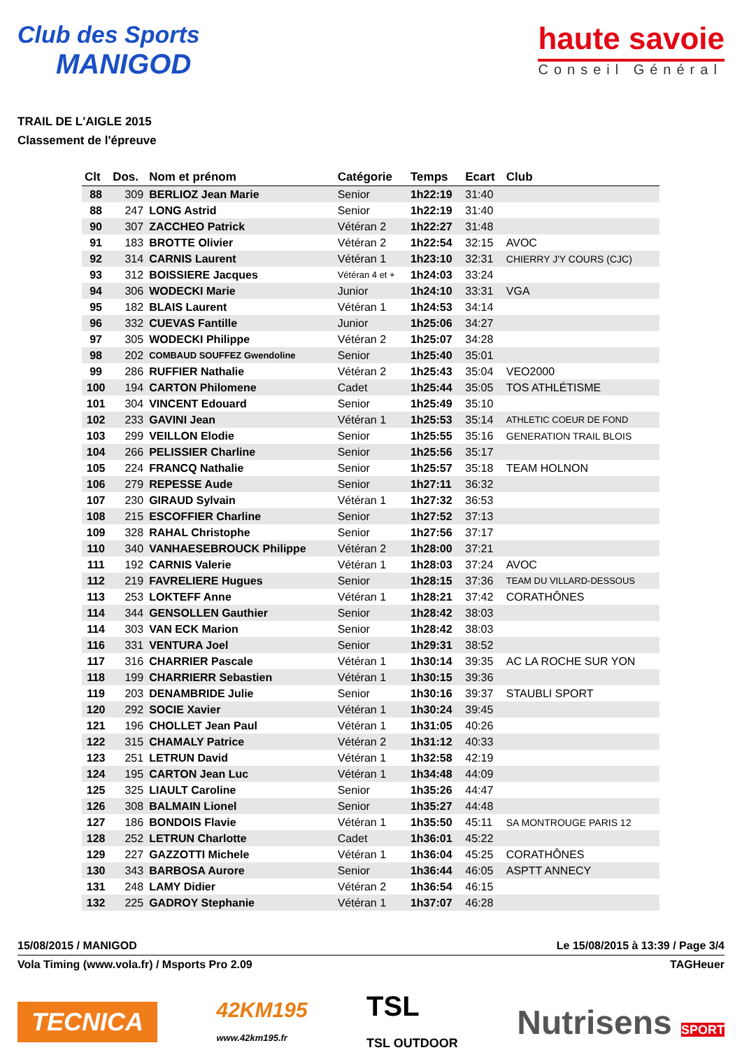Club des Sports
MANIGOD
haute savoie
Conseil Général
TRAIL DE L'AIGLE 2015
Classement de l'épreuve
| Clt | Dos. | Nom et prénom | Catégorie | Temps | Ecart | Club |
| --- | --- | --- | --- | --- | --- | --- |
| 88 | 309 | BERLIOZ Jean Marie | Senior | 1h22:19 | 31:40 | |
| 88 | 247 | LONG Astrid | Senior | 1h22:19 | 31:40 | |
| 90 | 307 | ZACCHEO Patrick | Vétéran 2 | 1h22:27 | 31:48 | |
| 91 | 183 | BROTTE Olivier | Vétéran 2 | 1h22:54 | 32:15 | AVOC |
| 92 | 314 | CARNIS Laurent | Vétéran 1 | 1h23:10 | 32:31 | CHIERRY J'Y COURS (CJC) |
| 93 | 312 | BOISSIERE Jacques | Vétéran 4 et + | 1h24:03 | 33:24 | |
| 94 | 306 | WODECKI Marie | Junior | 1h24:10 | 33:31 | VGA |
| 95 | 182 | BLAIS Laurent | Vétéran 1 | 1h24:53 | 34:14 | |
| 96 | 332 | CUEVAS Fantille | Junior | 1h25:06 | 34:27 | |
| 97 | 305 | WODECKI Philippe | Vétéran 2 | 1h25:07 | 34:28 | |
| 98 | 202 | COMBAUD SOUFFEZ Gwendoline | Senior | 1h25:40 | 35:01 | |
| 99 | 286 | RUFFIER Nathalie | Vétéran 2 | 1h25:43 | 35:04 | VEO2000 |
| 100 | 194 | CARTON Philomene | Cadet | 1h25:44 | 35:05 | TOS ATHLÉTISME |
| 101 | 304 | VINCENT Edouard | Senior | 1h25:49 | 35:10 | |
| 102 | 233 | GAVINI Jean | Vétéran 1 | 1h25:53 | 35:14 | ATHLETIC COEUR DE FOND |
| 103 | 299 | VEILLON Elodie | Senior | 1h25:55 | 35:16 | GENERATION TRAIL BLOIS |
| 104 | 266 | PELISSIER Charline | Senior | 1h25:56 | 35:17 | |
| 105 | 224 | FRANCQ Nathalie | Senior | 1h25:57 | 35:18 | TEAM HOLNON |
| 106 | 279 | REPESSE Aude | Senior | 1h27:11 | 36:32 | |
| 107 | 230 | GIRAUD Sylvain | Vétéran 1 | 1h27:32 | 36:53 | |
| 108 | 215 | ESCOFFIER Charline | Senior | 1h27:52 | 37:13 | |
| 109 | 328 | RAHAL Christophe | Senior | 1h27:56 | 37:17 | |
| 110 | 340 | VANHAESEBROUCK Philippe | Vétéran 2 | 1h28:00 | 37:21 | |
| 111 | 192 | CARNIS Valerie | Vétéran 1 | 1h28:03 | 37:24 | AVOC |
| 112 | 219 | FAVRELIERE Hugues | Senior | 1h28:15 | 37:36 | TEAM DU VILLARD-DESSOUS |
| 113 | 253 | LOKTEFF Anne | Vétéran 1 | 1h28:21 | 37:42 | CORATHÔNES |
| 114 | 344 | GENSOLLEN Gauthier | Senior | 1h28:42 | 38:03 | |
| 114 | 303 | VAN ECK Marion | Senior | 1h28:42 | 38:03 | |
| 116 | 331 | VENTURA Joel | Senior | 1h29:31 | 38:52 | |
| 117 | 316 | CHARRIER Pascale | Vétéran 1 | 1h30:14 | 39:35 | AC LA ROCHE SUR YON |
| 118 | 199 | CHARRIERR Sebastien | Vétéran 1 | 1h30:15 | 39:36 | |
| 119 | 203 | DENAMBRIDE Julie | Senior | 1h30:16 | 39:37 | STAUBLI SPORT |
| 120 | 292 | SOCIE Xavier | Vétéran 1 | 1h30:24 | 39:45 | |
| 121 | 196 | CHOLLET Jean Paul | Vétéran 1 | 1h31:05 | 40:26 | |
| 122 | 315 | CHAMALY Patrice | Vétéran 2 | 1h31:12 | 40:33 | |
| 123 | 251 | LETRUN David | Vétéran 1 | 1h32:58 | 42:19 | |
| 124 | 195 | CARTON Jean Luc | Vétéran 1 | 1h34:48 | 44:09 | |
| 125 | 325 | LIAULT Caroline | Senior | 1h35:26 | 44:47 | |
| 126 | 308 | BALMAIN Lionel | Senior | 1h35:27 | 44:48 | |
| 127 | 186 | BONDOIS Flavie | Vétéran 1 | 1h35:50 | 45:11 | SA MONTROUGE PARIS 12 |
| 128 | 252 | LETRUN Charlotte | Cadet | 1h36:01 | 45:22 | |
| 129 | 227 | GAZZOTTI Michele | Vétéran 1 | 1h36:04 | 45:25 | CORATHÔNES |
| 130 | 343 | BARBOSA Aurore | Senior | 1h36:44 | 46:05 | ASPTT ANNECY |
| 131 | 248 | LAMY Didier | Vétéran 2 | 1h36:54 | 46:15 | |
| 132 | 225 | GADROY Stephanie | Vétéran 1 | 1h37:07 | 46:28 | |
15/08/2015 / MANIGOD Le 15/08/2015 à 13:39 / Page 3/4
Vola Timing (www.vola.fr) / Msports Pro 2.09 TAGHeuer
TECNICA 42KM195
www.42km195.fr TSL
TSL OUTDOOR Nutrisens SPORT